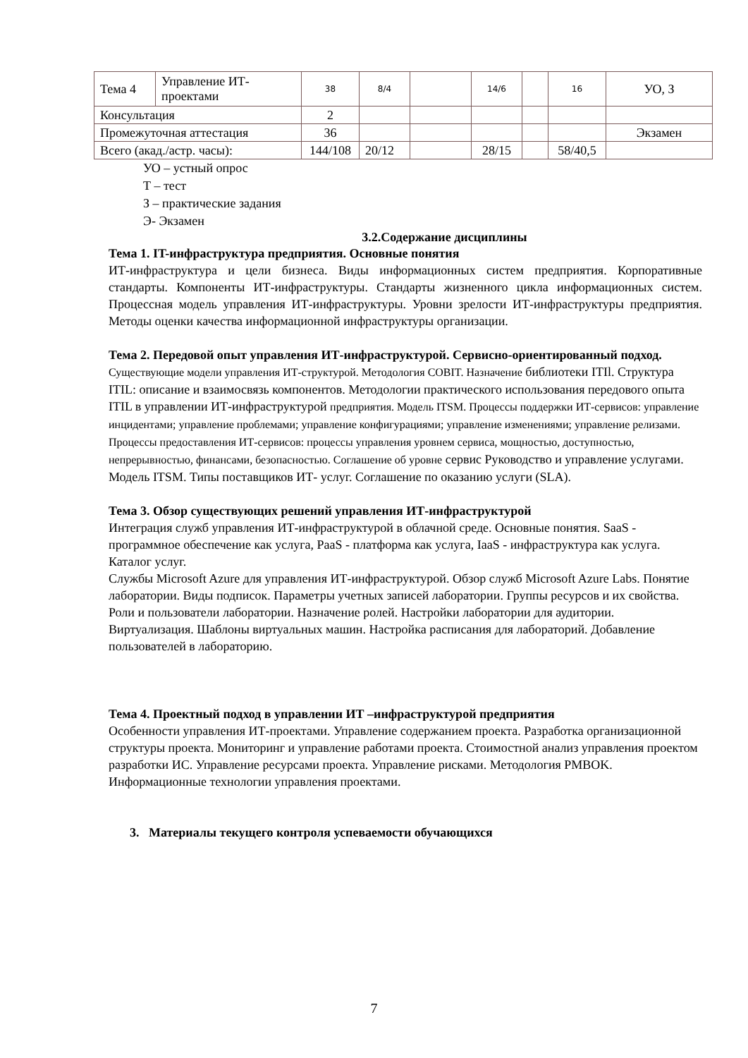| Тема 4 | Управление ИТ-проектами | 38 | 8/4 | | 14/6 | | 16 | УО, З |
| Консультация | | 2 | | | | | | |
| Промежуточная аттестация | | 36 | | | | | | Экзамен |
| Всего (акад./астр. часы): | | 144/108 | 20/12 | | 28/15 | | 58/40,5 | |
УО – устный опрос
Т – тест
З – практические задания
Э- Экзамен
3.2.Содержание дисциплины
Тема 1. IT-инфраструктура предприятия. Основные понятия
ИТ-инфраструктура и цели бизнеса. Виды информационных систем предприятия. Корпоративные стандарты. Компоненты ИТ-инфраструктуры. Стандарты жизненного цикла информационных систем. Процессная модель управления ИТ-инфраструктуры. Уровни зрелости ИТ-инфраструктуры предприятия. Методы оценки качества информационной инфраструктуры организации.
Тема 2. Передовой опыт управления ИТ-инфраструктурой. Сервисно-ориентированный подход.
Существующие модели управления ИТ-структурой. Методология COBIT. Назначение библиотеки ITIl. Структура ITIL: описание и взаимосвязь компонентов. Методологии практического использования передового опыта ITIL в управлении ИТ-инфраструктурой предприятия. Модель ITSM. Процессы поддержки ИТ-сервисов: управление инцидентами; управление проблемами; управление конфигурациями; управление изменениями; управление релизами. Процессы предоставления ИТ-сервисов: процессы управления уровнем сервиса, мощностью, доступностью, непрерывностью, финансами, безопасностью. Соглашение об уровне сервис Руководство и управление услугами. Модель ITSM. Типы поставщиков ИТ- услуг. Соглашение по оказанию услуги (SLA).
Тема 3. Обзор существующих решений управления ИТ-инфраструктурой
Интеграция служб управления ИТ-инфраструктурой в облачной среде. Основные понятия. SaaS - программное обеспечение как услуга, PaaS - платформа как услуга, IaaS - инфраструктура как услуга. Каталог услуг.
Службы Microsoft Azure для управления ИТ-инфраструктурой. Обзор служб Microsoft Azure Labs. Понятие лаборатории. Виды подписок. Параметры учетных записей лаборатории. Группы ресурсов и их свойства. Роли и пользователи лаборатории. Назначение ролей. Настройки лаборатории для аудитории. Виртуализация. Шаблоны виртуальных машин. Настройка расписания для лабораторий. Добавление пользователей в лабораторию.
Тема 4. Проектный подход в управлении ИТ –инфраструктурой предприятия
Особенности управления ИТ-проектами. Управление содержанием проекта. Разработка организационной структуры проекта. Мониторинг и управление работами проекта. Стоимостной анализ управления проектом разработки ИС. Управление ресурсами проекта. Управление рисками. Методология PMBOK. Информационные технологии управления проектами.
3. Материалы текущего контроля успеваемости обучающихся
7